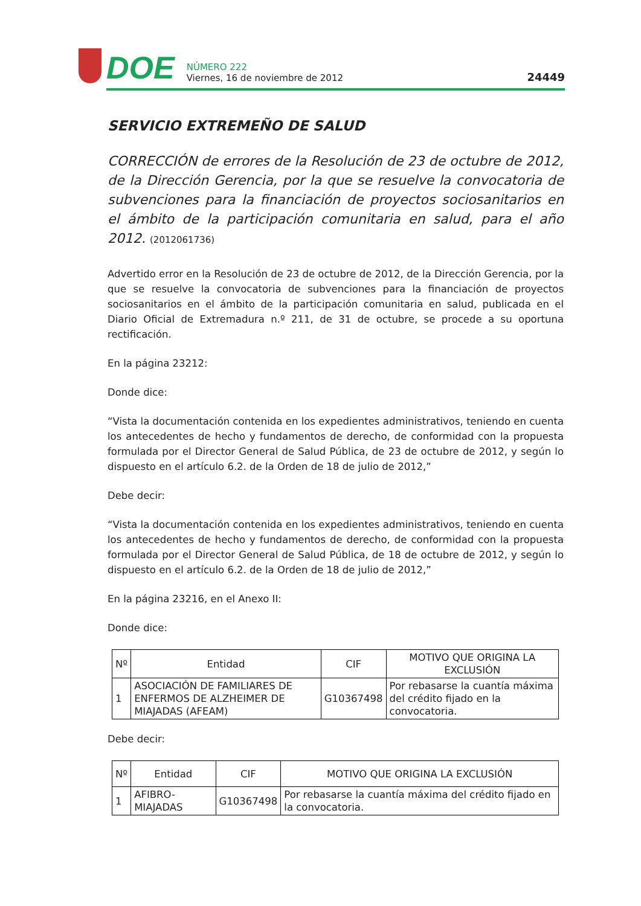DOE
NÚMERO 222
Viernes, 16 de noviembre de 2012
24449
SERVICIO EXTREMEÑO DE SALUD
CORRECCIÓN de errores de la Resolución de 23 de octubre de 2012, de la Dirección Gerencia, por la que se resuelve la convocatoria de subvenciones para la financiación de proyectos sociosanitarios en el ámbito de la participación comunitaria en salud, para el año 2012. (2012061736)
Advertido error en la Resolución de 23 de octubre de 2012, de la Dirección Gerencia, por la que se resuelve la convocatoria de subvenciones para la financiación de proyectos sociosanitarios en el ámbito de la participación comunitaria en salud, publicada en el Diario Oficial de Extremadura n.º 211, de 31 de octubre, se procede a su oportuna rectificación.
En la página 23212:
Donde dice:
“Vista la documentación contenida en los expedientes administrativos, teniendo en cuenta los antecedentes de hecho y fundamentos de derecho, de conformidad con la propuesta formulada por el Director General de Salud Pública, de 23 de octubre de 2012, y según lo dispuesto en el artículo 6.2. de la Orden de 18 de julio de 2012,”
Debe decir:
“Vista la documentación contenida en los expedientes administrativos, teniendo en cuenta los antecedentes de hecho y fundamentos de derecho, de conformidad con la propuesta formulada por el Director General de Salud Pública, de 18 de octubre de 2012, y según lo dispuesto en el artículo 6.2. de la Orden de 18 de julio de 2012,”
En la página 23216, en el Anexo II:
Donde dice:
| Nº | Entidad | CIF | MOTIVO QUE ORIGINA LA EXCLUSIÓN |
| --- | --- | --- | --- |
| 1 | ASOCIACIÓN DE FAMILIARES DE ENFERMOS DE ALZHEIMER DE MIAJADAS (AFEAM) | G10367498 | Por rebasarse la cuantía máxima del crédito fijado en la convocatoria. |
Debe decir:
| Nº | Entidad | CIF | MOTIVO QUE ORIGINA LA EXCLUSIÓN |
| --- | --- | --- | --- |
| 1 | AFIBRO-MIAJADAS | G10367498 | Por rebasarse la cuantía máxima del crédito fijado en la convocatoria. |